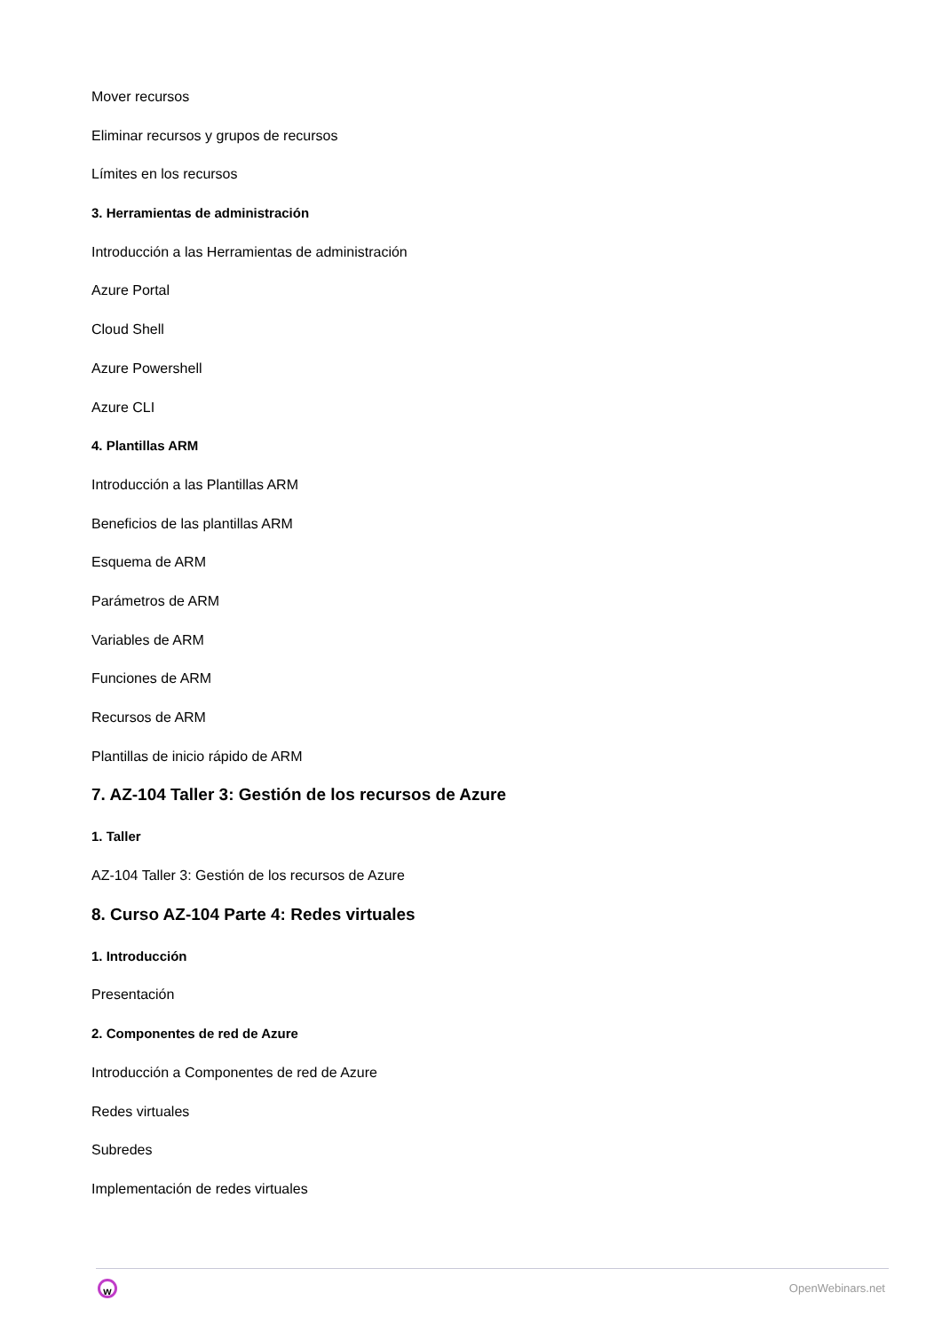Mover recursos
Eliminar recursos y grupos de recursos
Límites en los recursos
3. Herramientas de administración
Introducción a las Herramientas de administración
Azure Portal
Cloud Shell
Azure Powershell
Azure CLI
4. Plantillas ARM
Introducción a las Plantillas ARM
Beneficios de las plantillas ARM
Esquema de ARM
Parámetros de ARM
Variables de ARM
Funciones de ARM
Recursos de ARM
Plantillas de inicio rápido de ARM
7. AZ-104 Taller 3: Gestión de los recursos de Azure
1. Taller
AZ-104 Taller 3: Gestión de los recursos de Azure
8. Curso AZ-104 Parte 4: Redes virtuales
1. Introducción
Presentación
2. Componentes de red de Azure
Introducción a Componentes de red de Azure
Redes virtuales
Subredes
Implementación de redes virtuales
w OpenWebinars.net